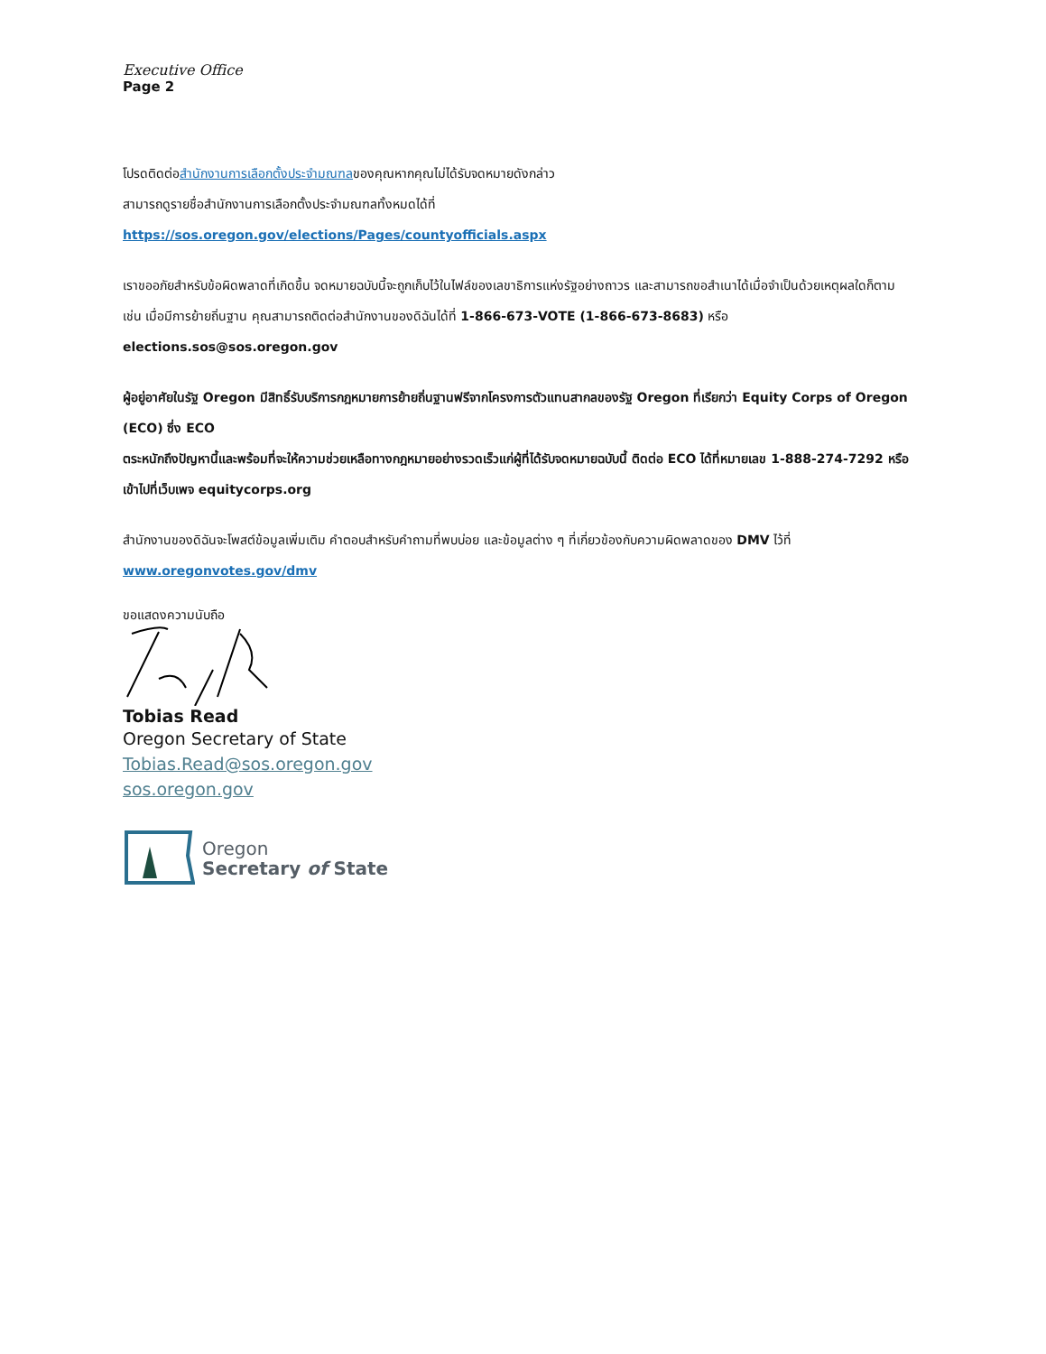Executive Office
Page 2
โปรดติดต่อสำนักงานการเลือกตั้งประจำมณฑลของคุณหากคุณไม่ได้รับจดหมายดังกล่าว
สามารถดูรายชื่อสำนักงานการเลือกตั้งประจำมณฑลทั้งหมดได้ที่
https://sos.oregon.gov/elections/Pages/countyofficials.aspx
เราขออภัยสำหรับข้อผิดพลาดที่เกิดขึ้น จดหมายฉบับนี้จะถูกเก็บไว้ในไฟล์ของเลขาธิการแห่งรัฐอย่างถาวร และสามารถขอสำเนาได้เมื่อจำเป็นด้วยเหตุผลใดก็ตาม เช่น เมื่อมีการย้ายถิ่นฐาน คุณสามารถติดต่อสำนักงานของดิฉันได้ที่ 1-866-673-VOTE (1-866-673-8683) หรือ elections.sos@sos.oregon.gov
ผู้อยู่อาศัยในรัฐ Oregon มีสิทธิ์รับบริการกฎหมายการย้ายถิ่นฐานฟรีจากโครงการตัวแทนสากลของรัฐ Oregon ที่เรียกว่า Equity Corps of Oregon (ECO) ซึ่ง ECO
ตระหนักถึงปัญหานี้และพร้อมที่จะให้ความช่วยเหลือทางกฎหมายอย่างรวดเร็วแก่ผู้ที่ได้รับจดหมายฉบับนี้ ติดต่อ ECO ได้ที่หมายเลข 1-888-274-7292 หรือเข้าไปที่เว็บเพจ equitycorps.org
สำนักงานของดิฉันจะโพสต์ข้อมูลเพิ่มเติม คำตอบสำหรับคำถามที่พบบ่อย และข้อมูลต่าง ๆ ที่เกี่ยวข้องกับความผิดพลาดของ DMV ไว้ที่ www.oregonvotes.gov/dmv
ขอแสดงความนับถือ
Tobias Read
Oregon Secretary of State
Tobias.Read@sos.oregon.gov
sos.oregon.gov
Oregon
Secretary of State